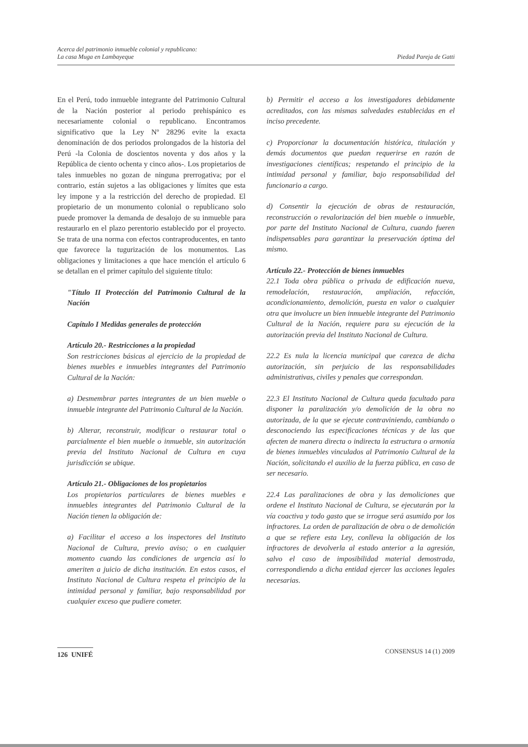Acerca del patrimonio inmueble colonial y republicano:
La casa Muga en Lambayeque
Piedad Pareja de Gatti
En el Perú, todo inmueble integrante del Patrimonio Cultural de la Nación posterior al periodo prehispánico es necesariamente colonial o republicano. Encontramos significativo que la Ley Nº 28296 evite la exacta denominación de dos periodos prolongados de la historia del Perú -la Colonia de doscientos noventa y dos años y la República de ciento ochenta y cinco años-. Los propietarios de tales inmuebles no gozan de ninguna prerrogativa; por el contrario, están sujetos a las obligaciones y límites que esta ley impone y a la restricción del derecho de propiedad. El propietario de un monumento colonial o republicano solo puede promover la demanda de desalojo de su inmueble para restaurarlo en el plazo perentorio establecido por el proyecto. Se trata de una norma con efectos contraproducentes, en tanto que favorece la tugurización de los monumentos. Las obligaciones y limitaciones a que hace mención el artículo 6 se detallan en el primer capítulo del siguiente título:
"Título II Protección del Patrimonio Cultural de la Nación
Capítulo I Medidas generales de protección
Artículo 20.- Restricciones a la propiedad
Son restricciones básicas al ejercicio de la propiedad de bienes muebles e inmuebles integrantes del Patrimonio Cultural de la Nación:
a) Desmembrar partes integrantes de un bien mueble o inmueble integrante del Patrimonio Cultural de la Nación.
b) Alterar, reconstruir, modificar o restaurar total o parcialmente el bien mueble o inmueble, sin autorización previa del Instituto Nacional de Cultura en cuya jurisdicción se ubique.
Artículo 21.- Obligaciones de los propietarios
Los propietarios particulares de bienes muebles e inmuebles integrantes del Patrimonio Cultural de la Nación tienen la obligación de:
a) Facilitar el acceso a los inspectores del Instituto Nacional de Cultura, previo aviso; o en cualquier momento cuando las condiciones de urgencia así lo ameriten a juicio de dicha institución. En estos casos, el Instituto Nacional de Cultura respeta el principio de la intimidad personal y familiar, bajo responsabilidad por cualquier exceso que pudiere cometer.
b) Permitir el acceso a los investigadores debidamente acreditados, con las mismas salvedades establecidas en el inciso precedente.
c) Proporcionar la documentación histórica, titulación y demás documentos que puedan requerirse en razón de investigaciones científicas; respetando el principio de la intimidad personal y familiar, bajo responsabilidad del funcionario a cargo.
d) Consentir la ejecución de obras de restauración, reconstrucción o revalorización del bien mueble o inmueble, por parte del Instituto Nacional de Cultura, cuando fueren indispensables para garantizar la preservación óptima del mismo.
Artículo 22.- Protección de bienes inmuebles
22.1 Toda obra pública o privada de edificación nueva, remodelación, restauración, ampliación, refacción, acondicionamiento, demolición, puesta en valor o cualquier otra que involucre un bien inmueble integrante del Patrimonio Cultural de la Nación, requiere para su ejecución de la autorización previa del Instituto Nacional de Cultura.
22.2 Es nula la licencia municipal que carezca de dicha autorización, sin perjuicio de las responsabilidades administrativas, civiles y penales que correspondan.
22.3 El Instituto Nacional de Cultura queda facultado para disponer la paralización y/o demolición de la obra no autorizada, de la que se ejecute contraviniendo, cambiando o desconociendo las especificaciones técnicas y de las que afecten de manera directa o indirecta la estructura o armonía de bienes inmuebles vinculados al Patrimonio Cultural de la Nación, solicitando el auxilio de la fuerza pública, en caso de ser necesario.
22.4 Las paralizaciones de obra y las demoliciones que ordene el Instituto Nacional de Cultura, se ejecutarán por la vía coactiva y todo gasto que se irrogue será asumido por los infractores. La orden de paralización de obra o de demolición a que se refiere esta Ley, conlleva la obligación de los infractores de devolverla al estado anterior a la agresión, salvo el caso de imposibilidad material demostrada, correspondiendo a dicha entidad ejercer las acciones legales necesarias.
126 UNIFÉ CONSENSUS 14 (1) 2009